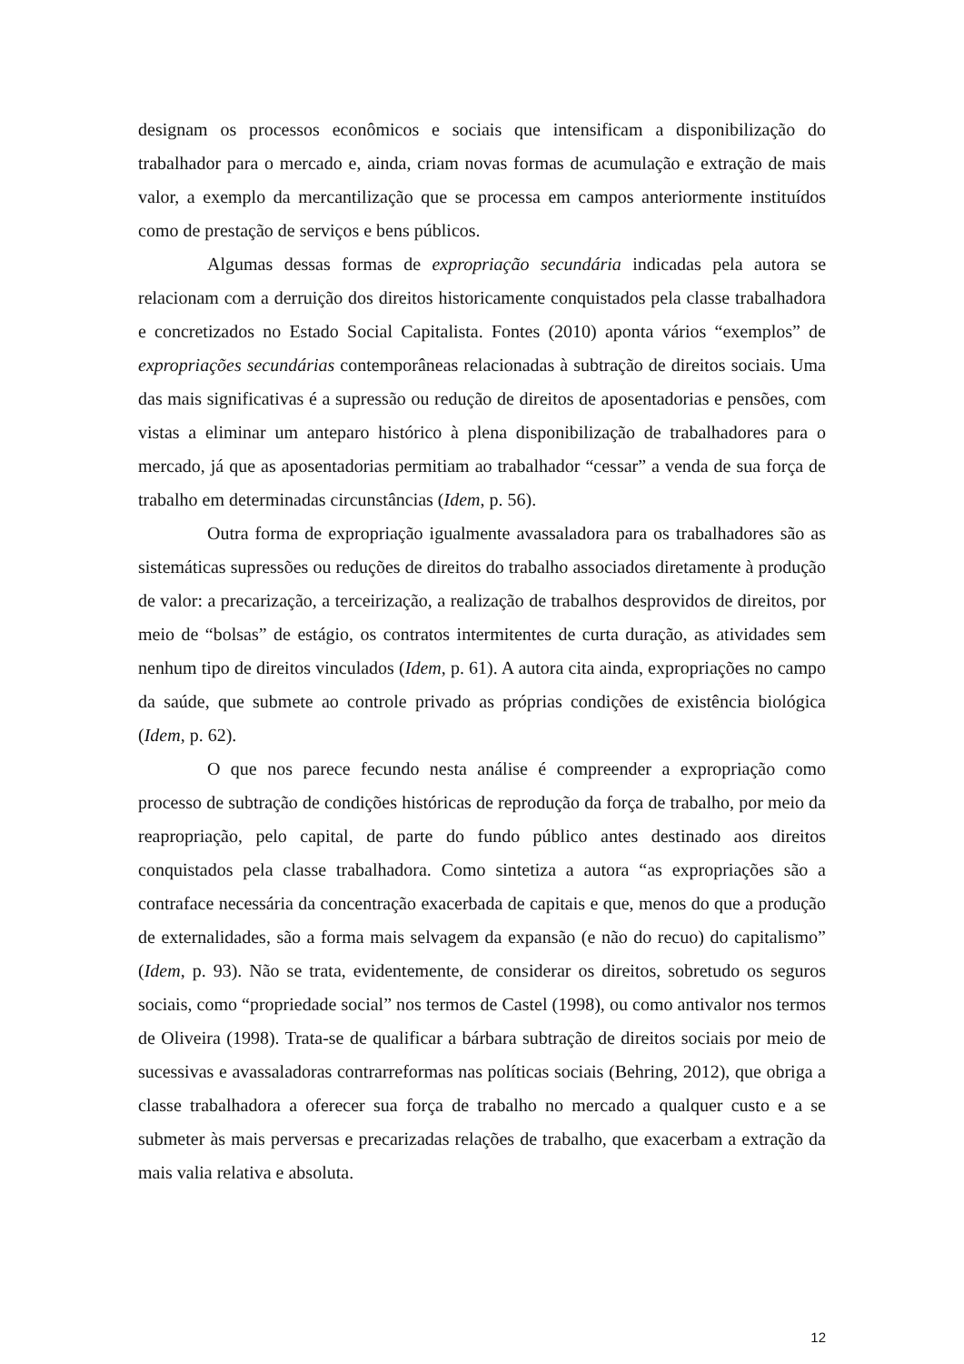designam os processos econômicos e sociais que intensificam a disponibilização do trabalhador para o mercado e, ainda, criam novas formas de acumulação e extração de mais valor, a exemplo da mercantilização que se processa em campos anteriormente instituídos como de prestação de serviços e bens públicos.
Algumas dessas formas de expropriação secundária indicadas pela autora se relacionam com a derruição dos direitos historicamente conquistados pela classe trabalhadora e concretizados no Estado Social Capitalista. Fontes (2010) aponta vários “exemplos” de expropriações secundárias contemporâneas relacionadas à subtração de direitos sociais. Uma das mais significativas é a supressão ou redução de direitos de aposentadorias e pensões, com vistas a eliminar um anteparo histórico à plena disponibilização de trabalhadores para o mercado, já que as aposentadorias permitiam ao trabalhador “cessar” a venda de sua força de trabalho em determinadas circunstâncias (Idem, p. 56).
Outra forma de expropriação igualmente avassaladora para os trabalhadores são as sistemáticas supressões ou reduções de direitos do trabalho associados diretamente à produção de valor: a precarização, a terceirização, a realização de trabalhos desprovidos de direitos, por meio de “bolsas” de estágio, os contratos intermitentes de curta duração, as atividades sem nenhum tipo de direitos vinculados (Idem, p. 61). A autora cita ainda, expropriações no campo da saúde, que submete ao controle privado as próprias condições de existência biológica (Idem, p. 62).
O que nos parece fecundo nesta análise é compreender a expropriação como processo de subtração de condições históricas de reprodução da força de trabalho, por meio da reapropriação, pelo capital, de parte do fundo público antes destinado aos direitos conquistados pela classe trabalhadora. Como sintetiza a autora “as expropriações são a contraface necessária da concentração exacerbada de capitais e que, menos do que a produção de externalidades, são a forma mais selvagem da expansão (e não do recuo) do capitalismo” (Idem, p. 93). Não se trata, evidentemente, de considerar os direitos, sobretudo os seguros sociais, como “propriedade social” nos termos de Castel (1998), ou como antivalor nos termos de Oliveira (1998). Trata-se de qualificar a bárbara subtração de direitos sociais por meio de sucessivas e avassaladoras contrarreformas nas políticas sociais (Behring, 2012), que obriga a classe trabalhadora a oferecer sua força de trabalho no mercado a qualquer custo e a se submeter às mais perversas e precarizadas relações de trabalho, que exacerbam a extração da mais valia relativa e absoluta.
12